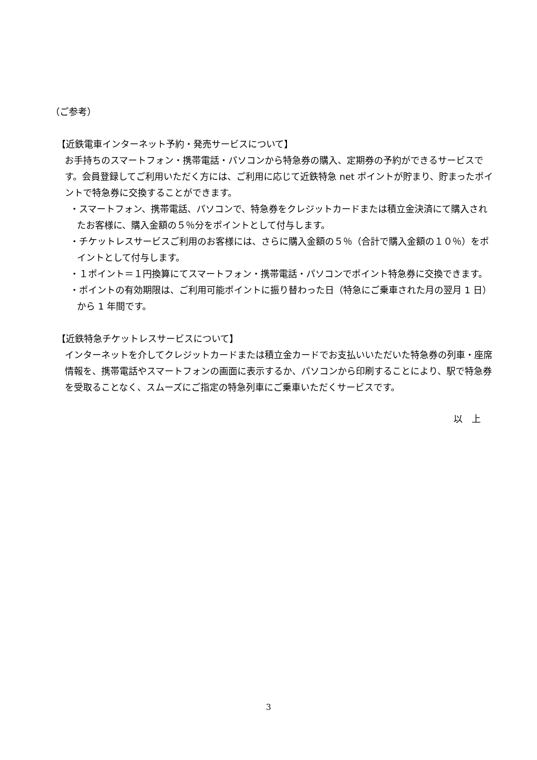（ご参考）
【近鉄電車インターネット予約・発売サービスについて】
お手持ちのスマートフォン・携帯電話・パソコンから特急券の購入、定期券の予約ができるサービスです。会員登録してご利用いただく方には、ご利用に応じて近鉄特急 net ポイントが貯まり、貯まったポイントで特急券に交換することができます。
・スマートフォン、携帯電話、パソコンで、特急券をクレジットカードまたは積立金決済にて購入されたお客様に、購入金額の５％分をポイントとして付与します。
・チケットレスサービスご利用のお客様には、さらに購入金額の５％（合計で購入金額の１０％）をポイントとして付与します。
・１ポイント＝１円換算にてスマートフォン・携帯電話・パソコンでポイント特急券に交換できます。
・ポイントの有効期限は、ご利用可能ポイントに振り替わった日（特急にご乗車された月の翌月 1 日）から 1 年間です。
【近鉄特急チケットレスサービスについて】
インターネットを介してクレジットカードまたは積立金カードでお支払いいただいた特急券の列車・座席情報を、携帯電話やスマートフォンの画面に表示するか、パソコンから印刷することにより、駅で特急券を受取ることなく、スムーズにご指定の特急列車にご乗車いただくサービスです。
以　上
3